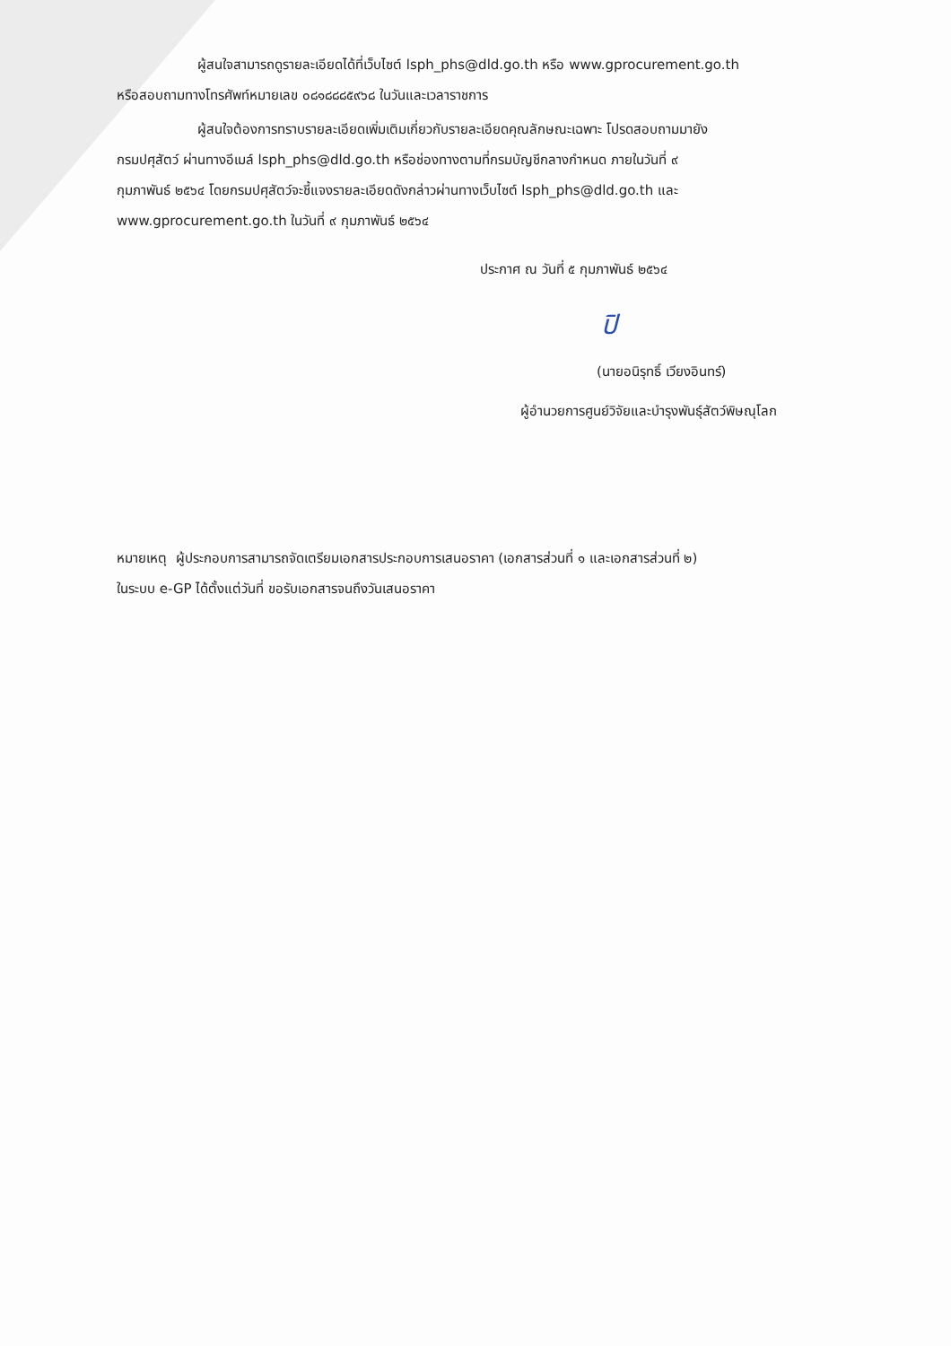ผู้สนใจสามารถดูรายละเอียดได้ที่เว็บไซต์ lsph_phs@dld.go.th หรือ www.gprocurement.go.th
หรือสอบถามทางโทรศัพท์หมายเลข ๐๘๑๘๘๘๕๙๖๘ ในวันและเวลาราชการ
ผู้สนใจต้องการทราบรายละเอียดเพิ่มเติมเกี่ยวกับรายละเอียดคุณลักษณะเฉพาะ โปรดสอบถามมายัง
กรมปศุสัตว์ ผ่านทางอีเมล์ lsph_phs@dld.go.th หรือช่องทางตามที่กรมบัญชีกลางกำหนด ภายในวันที่ ๙
กุมภาพันธ์ ๒๕๖๔ โดยกรมปศุสัตว์จะชี้แจงรายละเอียดดังกล่าวผ่านทางเว็บไซต์ lsph_phs@dld.go.th และ
www.gprocurement.go.th ในวันที่ ๙ กุมภาพันธ์ ๒๕๖๔
ประกาศ ณ วันที่ ๕ กุมภาพันธ์ ๒๕๖๔
ปิ
(นายอนิรุทธิ์ เวียงอินทร์)
ผู้อำนวยการศูนย์วิจัยและบำรุงพันธุ์สัตว์พิษณุโลก
หมายเหตุ ผู้ประกอบการสามารถจัดเตรียมเอกสารประกอบการเสนอราคา (เอกสารส่วนที่ ๑ และเอกสารส่วนที่ ๒)
ในระบบ e-GP ได้ตั้งแต่วันที่ ขอรับเอกสารจนถึงวันเสนอราคา